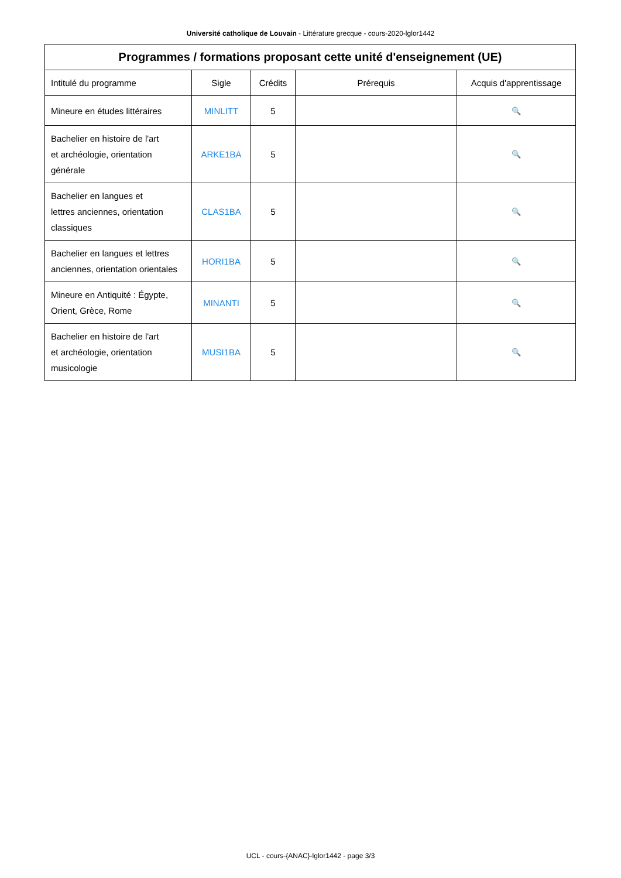Université catholique de Louvain - Littérature grecque - cours-2020-lglor1442
| Programmes / formations proposant cette unité d'enseignement (UE) | | | | |
| --- | --- | --- | --- | --- |
| Intitulé du programme | Sigle | Crédits | Prérequis | Acquis d'apprentissage |
| Mineure en études littéraires | MINLITT | 5 | | 🔍 |
| Bachelier en histoire de l'art et archéologie, orientation générale | ARKE1BA | 5 | | 🔍 |
| Bachelier en langues et lettres anciennes, orientation classiques | CLAS1BA | 5 | | 🔍 |
| Bachelier en langues et lettres anciennes, orientation orientales | HORI1BA | 5 | | 🔍 |
| Mineure en Antiquité : Égypte, Orient, Grèce, Rome | MINANTI | 5 | | 🔍 |
| Bachelier en histoire de l'art et archéologie, orientation musicologie | MUSI1BA | 5 | | 🔍 |
UCL - cours-{ANAC}-lglor1442 - page 3/3